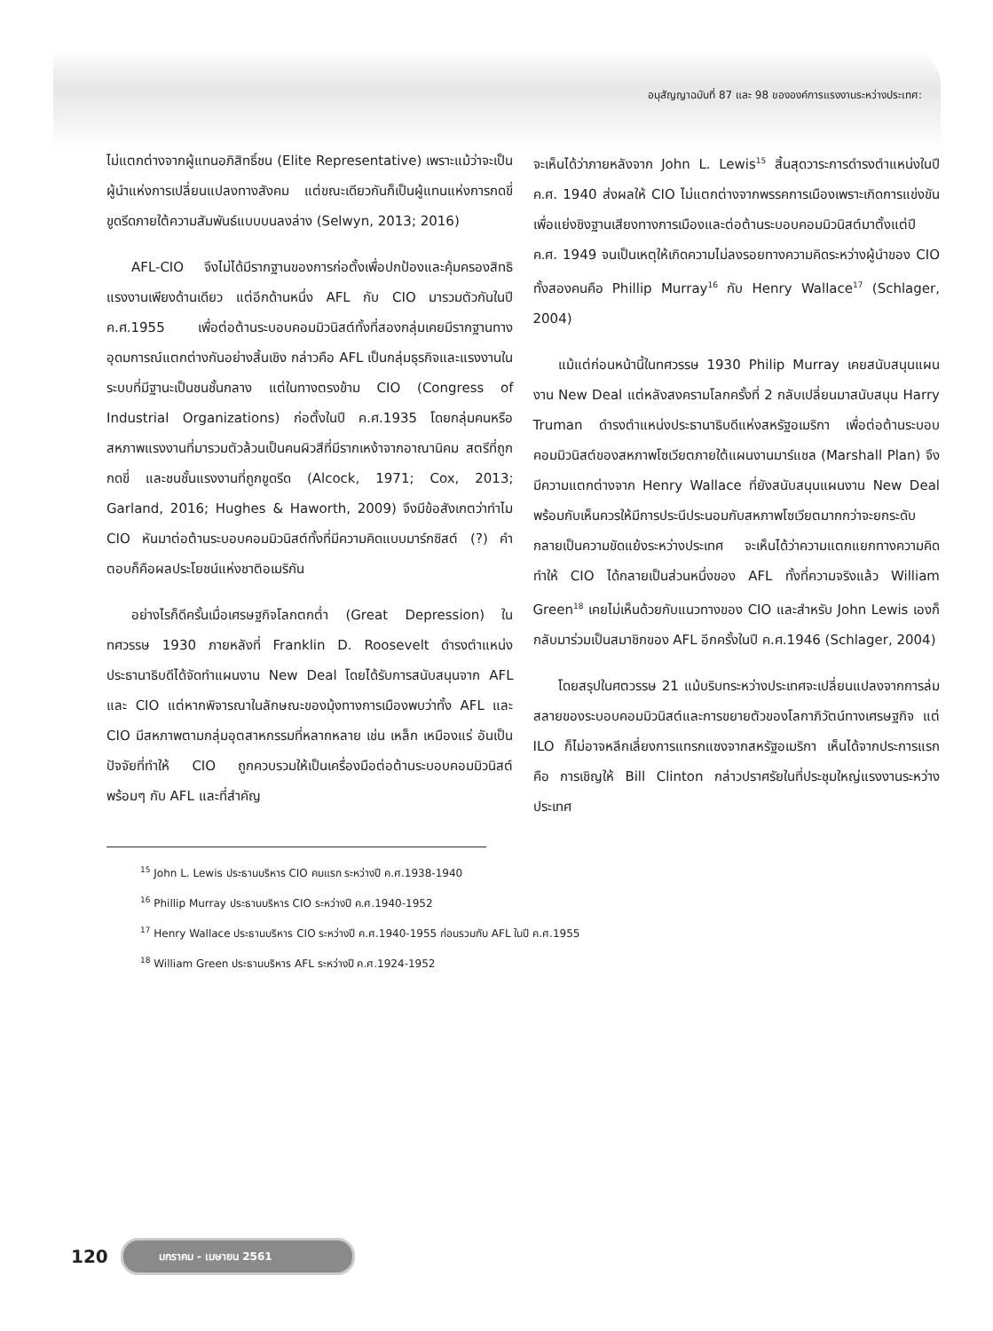อนุสัญญาฉบับที่ 87 และ 98 ขององค์การแรงงานระหว่างประเทศ:
ไม่แตกต่างจากผู้แทนอภิสิทธิ์ชน (Elite Representative) เพราะแม้ว่าจะเป็นผู้นำแห่งการเปลี่ยนแปลงทางสังคม แต่ขณะเดียวกันก็เป็นผู้แทนแห่งการกดขี่ขูดรีดภายใต้ความสัมพันธ์แบบบนลงล่าง (Selwyn, 2013; 2016)
AFL-CIO จึงไม่ได้มีรากฐานของการก่อตั้งเพื่อปกป้องและคุ้มครองสิทธิแรงงานเพียงด้านเดียว แต่อีกด้านหนึ่ง AFL กับ CIO มารวมตัวกันในปี ค.ศ.1955 เพื่อต่อต้านระบอบคอมมิวนิสต์ทั้งที่สองกลุ่มเคยมีรากฐานทางอุดมการณ์แตกต่างกันอย่างสิ้นเชิง กล่าวคือ AFL เป็นกลุ่มธุรกิจและแรงงานในระบบที่มีฐานะเป็นชนชั้นกลาง แต่ในทางตรงข้าม CIO (Congress of Industrial Organizations) ก่อตั้งในปี ค.ศ.1935 โดยกลุ่มคนหรือสหภาพแรงงานที่มารวมตัวล้วนเป็นคนผิวสีที่มีรากเหง้าจากอาณานิคม สตรีที่ถูกกดขี่ และชนชั้นแรงงานที่ถูกขูดรีด (Alcock, 1971; Cox, 2013; Garland, 2016; Hughes & Haworth, 2009) จึงมีข้อสังเกตว่าทำไม CIO หันมาต่อต้านระบอบคอมมิวนิสต์ทั้งที่มีความคิดแบบมาร์กซิสต์ (?) คำตอบก็คือผลประโยชน์แห่งชาติอเมริกัน
อย่างไรก็ดีครั้นเมื่อเศรษฐกิจโลกตกต่ำ (Great Depression) ในทศวรรษ 1930 ภายหลังที่ Franklin D. Roosevelt ดำรงตำแหน่งประธานาธิบดีได้จัดทำแผนงาน New Deal โดยได้รับการสนับสนุนจาก AFL และ CIO แต่หากพิจารณาในลักษณะของมุ้งทางการเมืองพบว่าทั้ง AFL และ CIO มีสหภาพตามกลุ่มอุตสาหกรรมที่หลากหลาย เช่น เหล็ก เหมืองแร่ อันเป็นปัจจัยที่ทำให้ CIO ถูกควบรวมให้เป็นเครื่องมือต่อต้านระบอบคอมมิวนิสต์พร้อมๆ กับ AFL และที่สำคัญ
จะเห็นได้ว่าภายหลังจาก John L. Lewis<sup>15</sup> สิ้นสุดวาระการดำรงตำแหน่งในปี ค.ศ. 1940 ส่งผลให้ CIO ไม่แตกต่างจากพรรคการเมืองเพราะเกิดการแข่งขันเพื่อแย่งชิงฐานเสียงทางการเมืองและต่อต้านระบอบคอมมิวนิสต์มาตั้งแต่ปี ค.ศ. 1949 จนเป็นเหตุให้เกิดความไม่ลงรอยทางความคิดระหว่างผู้นำของ CIO ทั้งสองคนคือ Phillip Murray<sup>16</sup> กับ Henry Wallace<sup>17</sup> (Schlager, 2004)
แม้แต่ก่อนหน้านี้ในทศวรรษ 1930 Philip Murray เคยสนับสนุนแผนงาน New Deal แต่หลังสงครามโลกครั้งที่ 2 กลับเปลี่ยนมาสนับสนุน Harry Truman ดำรงตำแหน่งประธานาธิบดีแห่งสหรัฐอเมริกา เพื่อต่อต้านระบอบคอมมิวนิสต์ของสหภาพโซเวียตภายใต้แผนงานมาร์แชล (Marshall Plan) จึงมีความแตกต่างจาก Henry Wallace ที่ยังสนับสนุนแผนงาน New Deal พร้อมกับเห็นควรให้มีการประนีประนอมกับสหภาพโซเวียตมากกว่าจะยกระดับกลายเป็นความขัดแย้งระหว่างประเทศ จะเห็นได้ว่าความแตกแยกทางความคิดทำให้ CIO ได้กลายเป็นส่วนหนึ่งของ AFL ทั้งที่ความจริงแล้ว William Green<sup>18</sup> เคยไม่เห็นด้วยกับแนวทางของ CIO และสำหรับ John Lewis เองก็กลับมาร่วมเป็นสมาชิกของ AFL อีกครั้งในปี ค.ศ.1946 (Schlager, 2004)
โดยสรุปในศตวรรษ 21 แม้บริบทระหว่างประเทศจะเปลี่ยนแปลงจากการล่มสลายของระบอบคอมมิวนิสต์และการขยายตัวของโลกาภิวัตน์ทางเศรษฐกิจ แต่ ILO ก็ไม่อาจหลีกเลี่ยงการแทรกแซงจากสหรัฐอเมริกา เห็นได้จากประการแรก คือ การเชิญให้ Bill Clinton กล่าวปราศรัยในที่ประชุมใหญ่แรงงานระหว่างประเทศ
<sup>15</sup> John L. Lewis ประธานบริหาร CIO คนแรก ระหว่างปี ค.ศ.1938-1940
<sup>16</sup> Phillip Murray ประธานบริหาร CIO ระหว่างปี ค.ศ.1940-1952
<sup>17</sup> Henry Wallace ประธานบริหาร CIO ระหว่างปี ค.ศ.1940-1955 ก่อนรวมกับ AFL ในปี ค.ศ.1955
<sup>18</sup> William Green ประธานบริหาร AFL ระหว่างปี ค.ศ.1924-1952
120 มกราคม - เมษายน 2561